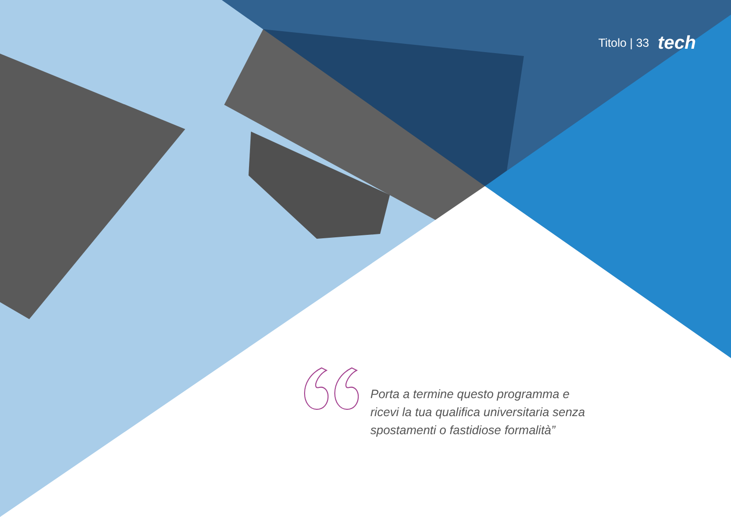Titolo | 33 tech
Porta a termine questo programma e ricevi la tua qualifica universitaria senza spostamenti o fastidiose formalità”